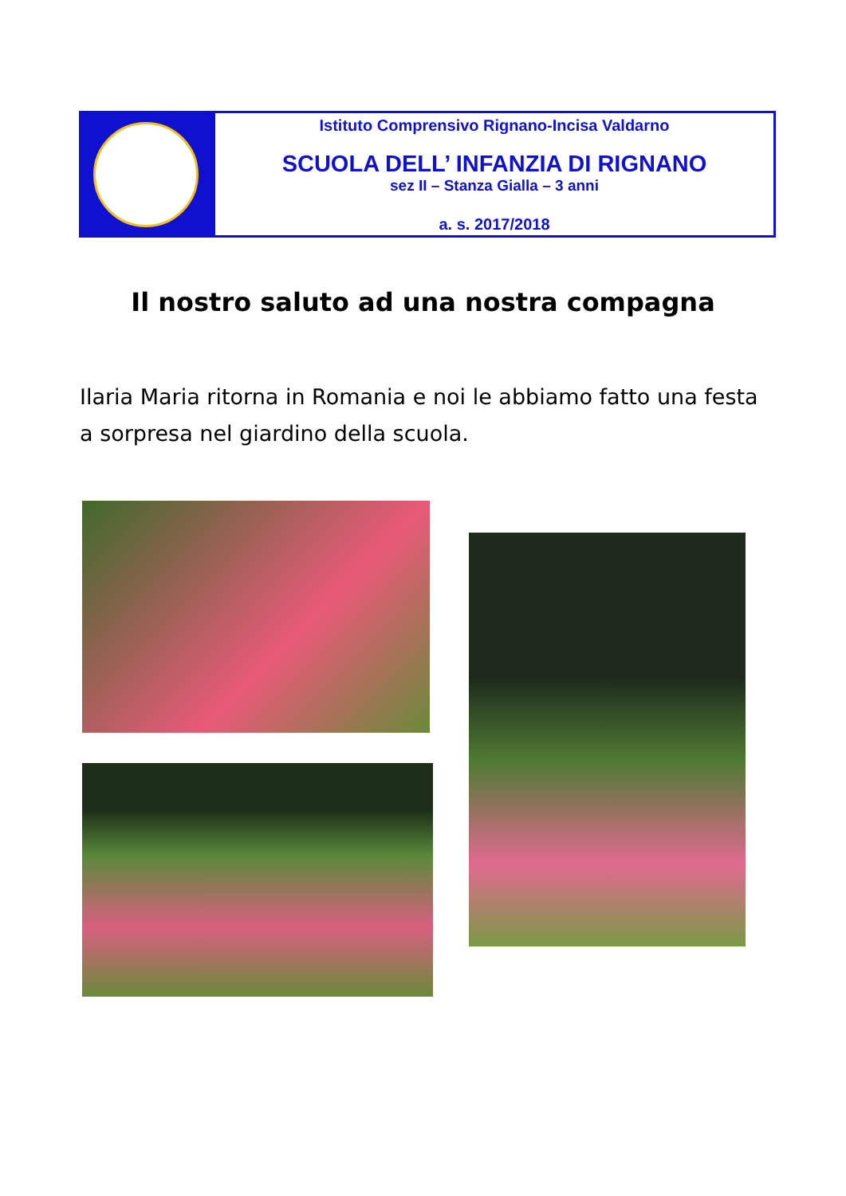Istituto Comprensivo Rignano-Incisa Valdarno
SCUOLA DELL’ INFANZIA DI RIGNANO
sez II – Stanza Gialla – 3 anni
a. s. 2017/2018
Il nostro saluto ad una nostra compagna
Ilaria Maria ritorna in Romania e noi le abbiamo fatto una festa a sorpresa nel giardino della scuola.